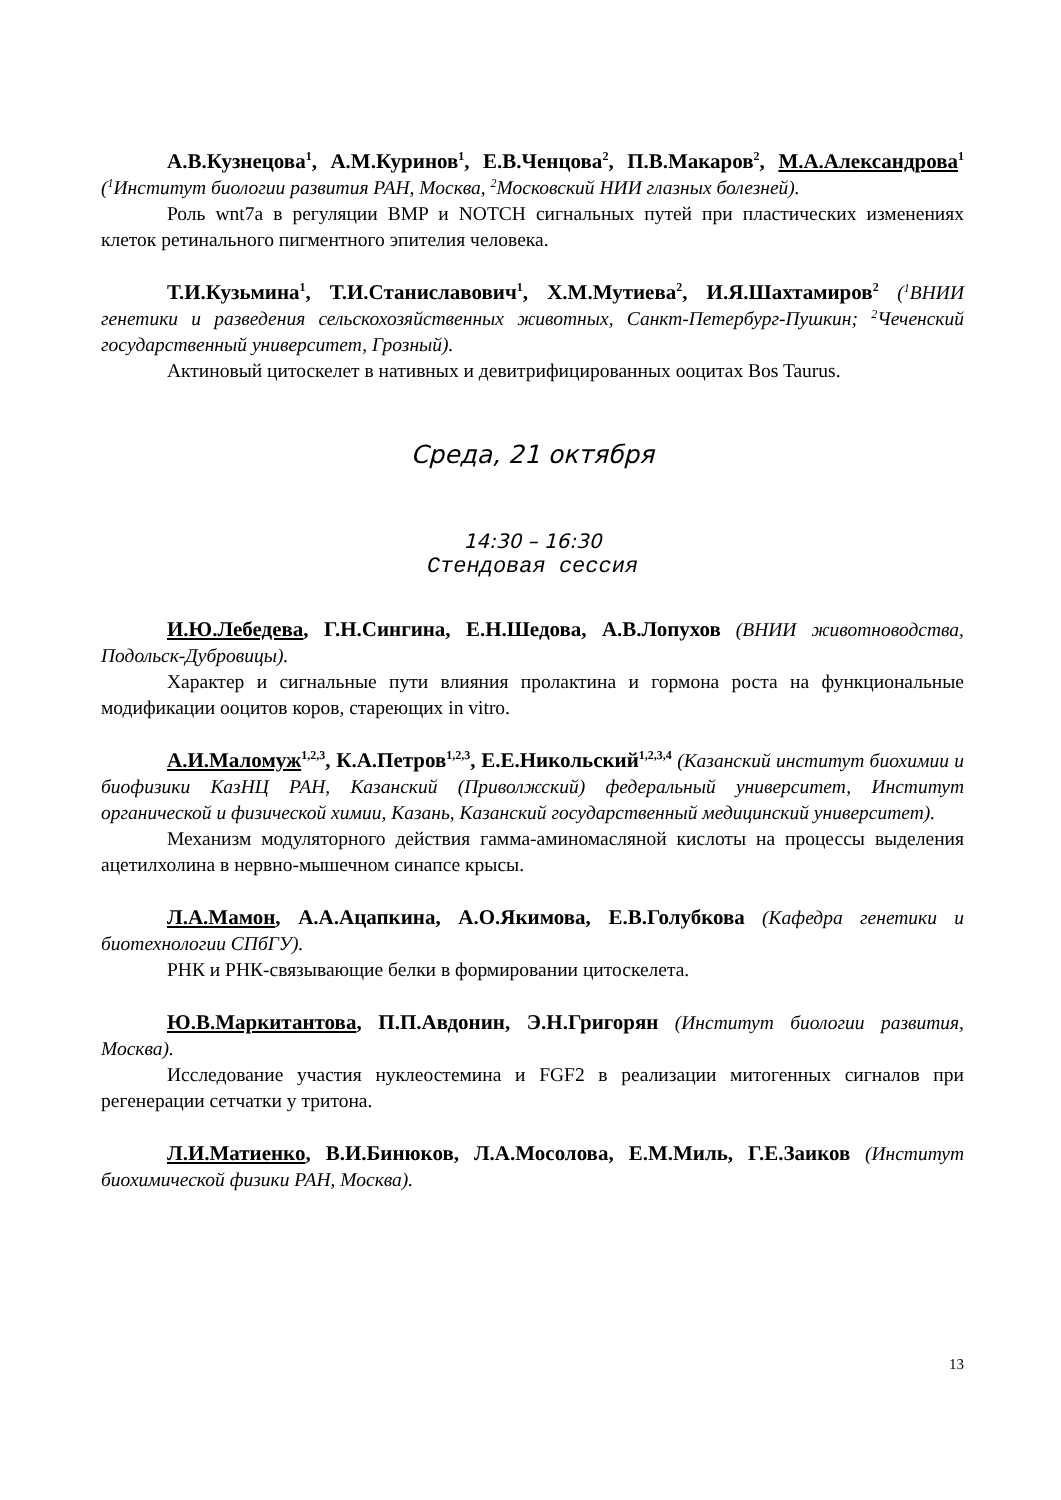А.В.Кузнецова<sup>1</sup>, А.М.Куринов<sup>1</sup>, Е.В.Ченцова<sup>2</sup>, П.В.Макаров<sup>2</sup>, М.А.Александрова<sup>1</sup> (<sup>1</sup>Институт биологии развития РАН, Москва, <sup>2</sup>Московский НИИ глазных болезней).
Роль wnt7a в регуляции BMP и NOTCH сигнальных путей при пластических изменениях клеток ретинального пигментного эпителия человека.
Т.И.Кузьмина<sup>1</sup>, Т.И.Станиславович<sup>1</sup>, Х.М.Мутиева<sup>2</sup>, И.Я.Шахтамиров<sup>2</sup> (<sup>1</sup>ВНИИ генетики и разведения сельскохозяйственных животных, Санкт-Петербург-Пушкин; <sup>2</sup>Чеченский государственный университет, Грозный).
Актиновый цитоскелет в нативных и девитрифицированных ооцитах Bos Taurus.
Среда, 21 октября
14:30 – 16:30
Стендовая сессия
И.Ю.Лебедева, Г.Н.Сингина, Е.Н.Шедова, А.В.Лопухов (ВНИИ животноводства, Подольск-Дубровицы).
Характер и сигнальные пути влияния пролактина и гормона роста на функциональные модификации ооцитов коров, стареющих in vitro.
А.И.Маломуж<sup>1,2,3</sup>, К.А.Петров<sup>1,2,3</sup>, Е.Е.Никольский<sup>1,2,3,4</sup> (Казанский институт биохимии и биофизики КазНЦ РАН, Казанский (Приволжский) федеральный университет, Институт органической и физической химии, Казань, Казанский государственный медицинский университет).
Механизм модуляторного действия гамма-аминомасляной кислоты на процессы выделения ацетилхолина в нервно-мышечном синапсе крысы.
Л.А.Мамон, А.А.Ацапкина, А.О.Якимова, Е.В.Голубкова (Кафедра генетики и биотехнологии СПбГУ).
РНК и РНК-связывающие белки в формировании цитоскелета.
Ю.В.Маркитантова, П.П.Авдонин, Э.Н.Григорян (Институт биологии развития, Москва).
Исследование участия нуклеостемина и FGF2 в реализации митогенных сигналов при регенерации сетчатки у тритона.
Л.И.Матиенко, В.И.Бинюков, Л.А.Мосолова, Е.М.Миль, Г.Е.Заиков (Институт биохимической физики РАН, Москва).
13